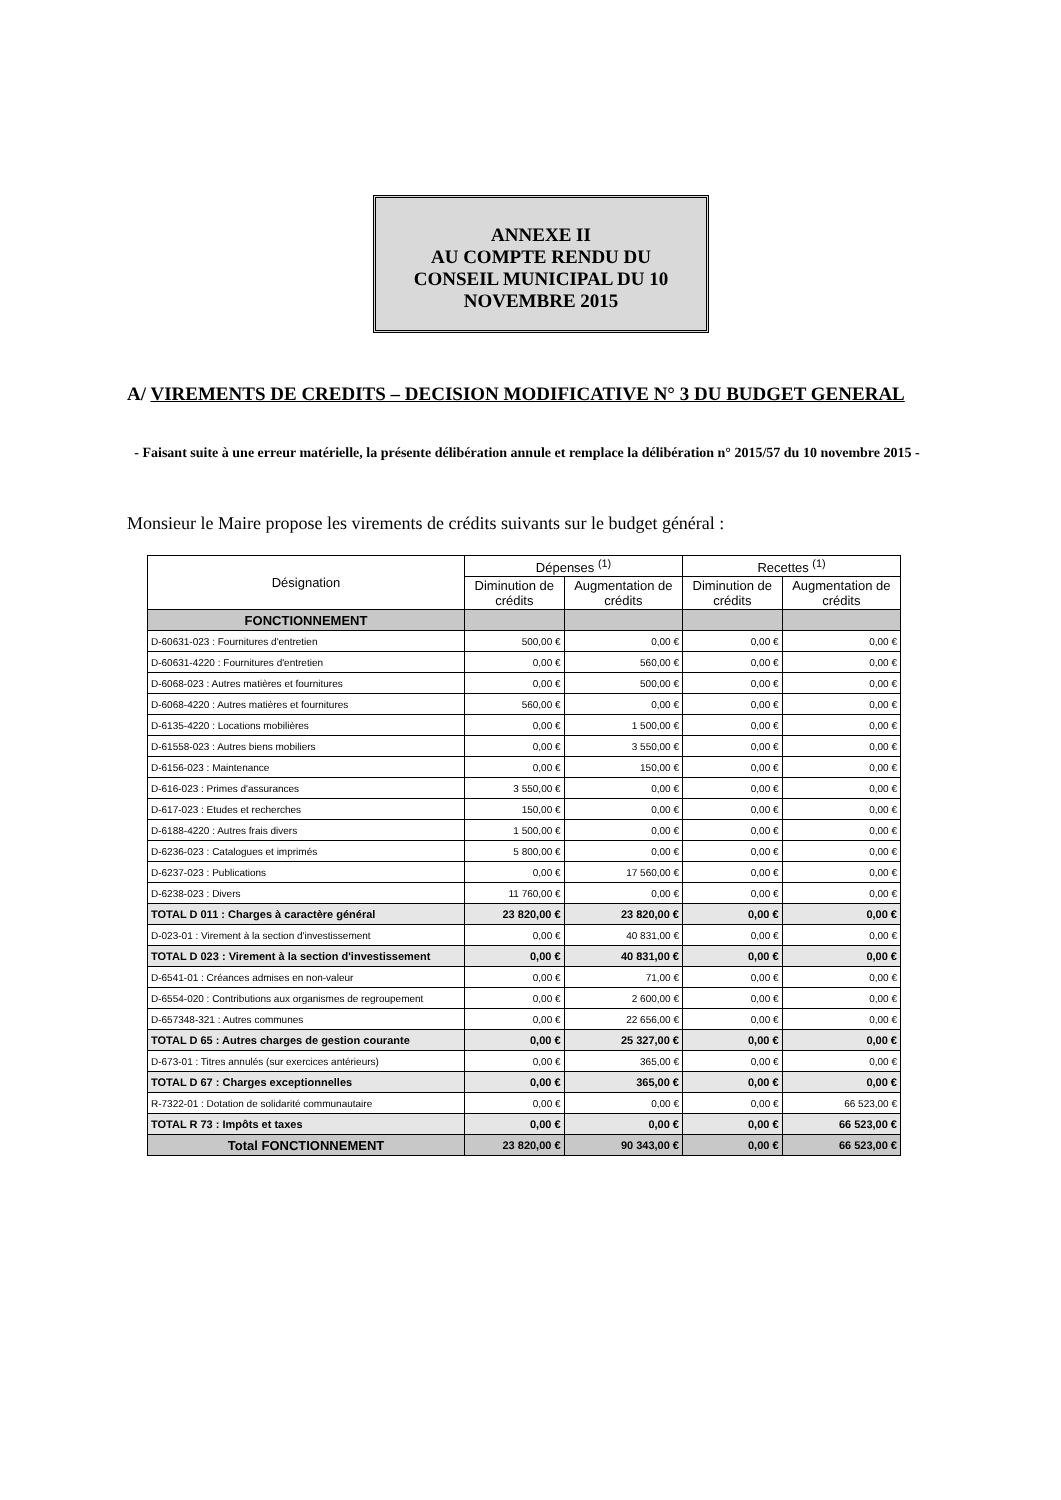ANNEXE II
AU COMPTE RENDU DU
CONSEIL MUNICIPAL DU 10
NOVEMBRE 2015
A/ VIREMENTS DE CREDITS – DECISION MODIFICATIVE N° 3 DU BUDGET GENERAL
- Faisant suite à une erreur matérielle, la présente délibération annule et remplace la délibération n° 2015/57 du 10 novembre 2015 -
Monsieur le Maire propose les virements de crédits suivants sur le budget général :
| Désignation | Dépenses <sup>(1)</sup> | | Recettes <sup>(1)</sup> | |
| --- | --- | --- | --- | --- |
| | Diminution de crédits | Augmentation de crédits | Diminution de crédits | Augmentation de crédits |
| FONCTIONNEMENT | | | | |
| D-60631-023 : Fournitures d'entretien | 500,00 € | 0,00 € | 0,00 € | 0,00 € |
| D-60631-4220 : Fournitures d'entretien | 0,00 € | 560,00 € | 0,00 € | 0,00 € |
| D-6068-023 : Autres matières et fournitures | 0,00 € | 500,00 € | 0,00 € | 0,00 € |
| D-6068-4220 : Autres matières et fournitures | 560,00 € | 0,00 € | 0,00 € | 0,00 € |
| D-6135-4220 : Locations mobilières | 0,00 € | 1 500,00 € | 0,00 € | 0,00 € |
| D-61558-023 : Autres biens mobiliers | 0,00 € | 3 550,00 € | 0,00 € | 0,00 € |
| D-6156-023 : Maintenance | 0,00 € | 150,00 € | 0,00 € | 0,00 € |
| D-616-023 : Primes d'assurances | 3 550,00 € | 0,00 € | 0,00 € | 0,00 € |
| D-617-023 : Etudes et recherches | 150,00 € | 0,00 € | 0,00 € | 0,00 € |
| D-6188-4220 : Autres frais divers | 1 500,00 € | 0,00 € | 0,00 € | 0,00 € |
| D-6236-023 : Catalogues et imprimés | 5 800,00 € | 0,00 € | 0,00 € | 0,00 € |
| D-6237-023 : Publications | 0,00 € | 17 560,00 € | 0,00 € | 0,00 € |
| D-6238-023 : Divers | 11 760,00 € | 0,00 € | 0,00 € | 0,00 € |
| TOTAL D 011 : Charges à caractère général | 23 820,00 € | 23 820,00 € | 0,00 € | 0,00 € |
| D-023-01 : Virement à la section d'investissement | 0,00 € | 40 831,00 € | 0,00 € | 0,00 € |
| TOTAL D 023 : Virement à la section d'investissement | 0,00 € | 40 831,00 € | 0,00 € | 0,00 € |
| D-6541-01 : Créances admises en non-valeur | 0,00 € | 71,00 € | 0,00 € | 0,00 € |
| D-6554-020 : Contributions aux organismes de regroupement | 0,00 € | 2 600,00 € | 0,00 € | 0,00 € |
| D-657348-321 : Autres communes | 0,00 € | 22 656,00 € | 0,00 € | 0,00 € |
| TOTAL D 65 : Autres charges de gestion courante | 0,00 € | 25 327,00 € | 0,00 € | 0,00 € |
| D-673-01 : Titres annulés (sur exercices antérieurs) | 0,00 € | 365,00 € | 0,00 € | 0,00 € |
| TOTAL D 67 : Charges exceptionnelles | 0,00 € | 365,00 € | 0,00 € | 0,00 € |
| R-7322-01 : Dotation de solidarité communautaire | 0,00 € | 0,00 € | 0,00 € | 66 523,00 € |
| TOTAL R 73 : Impôts et taxes | 0,00 € | 0,00 € | 0,00 € | 66 523,00 € |
| Total FONCTIONNEMENT | 23 820,00 € | 90 343,00 € | 0,00 € | 66 523,00 € |